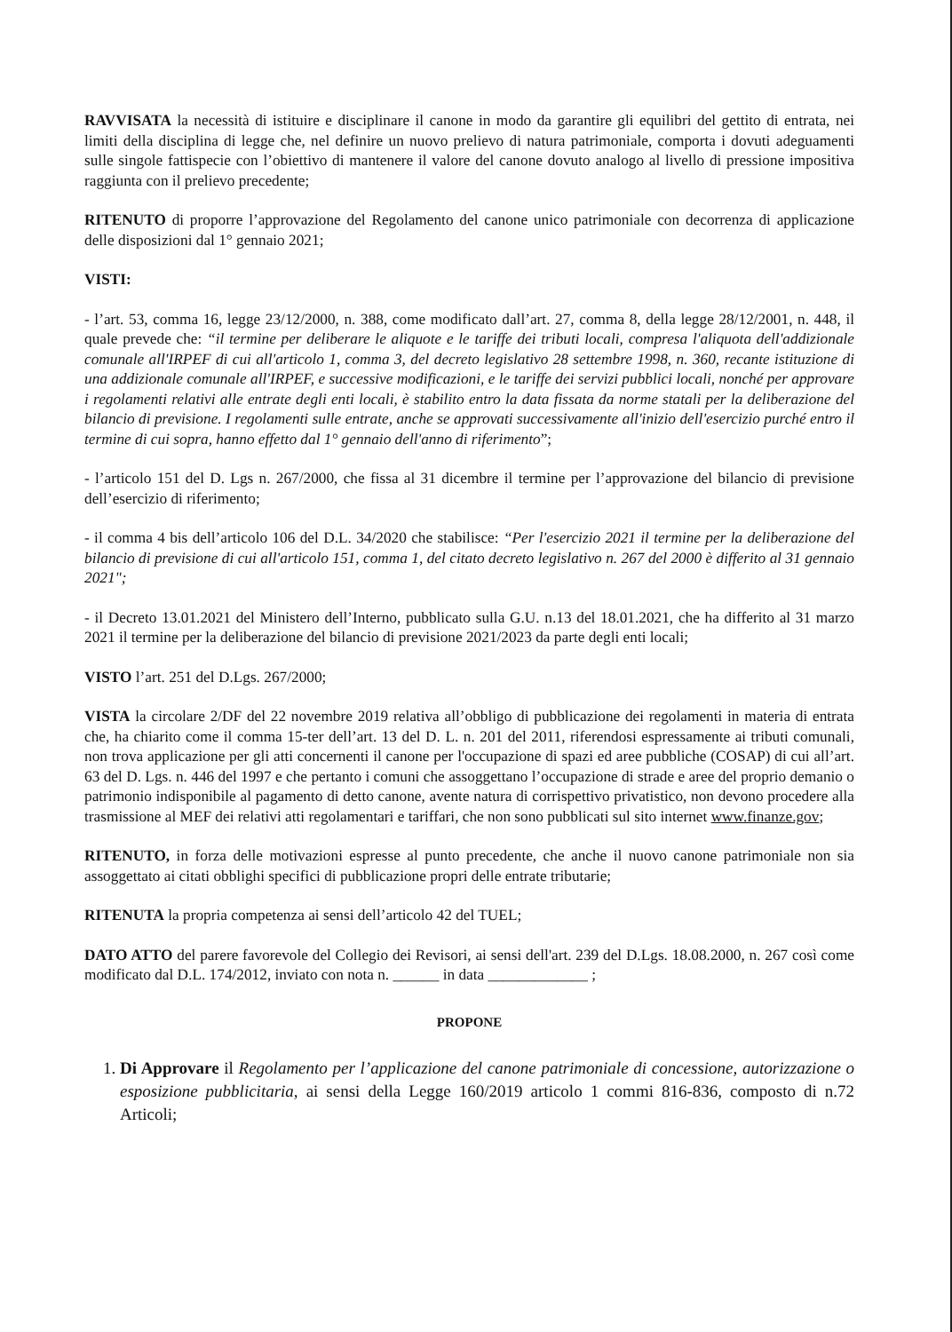RAVVISATA la necessità di istituire e disciplinare il canone in modo da garantire gli equilibri del gettito di entrata, nei limiti della disciplina di legge che, nel definire un nuovo prelievo di natura patrimoniale, comporta i dovuti adeguamenti sulle singole fattispecie con l’obiettivo di mantenere il valore del canone dovuto analogo al livello di pressione impositiva raggiunta con il prelievo precedente;
RITENUTO di proporre l’approvazione del Regolamento del canone unico patrimoniale con decorrenza di applicazione delle disposizioni dal 1° gennaio 2021;
VISTI:
- l’art. 53, comma 16, legge 23/12/2000, n. 388, come modificato dall’art. 27, comma 8, della legge 28/12/2001, n. 448, il quale prevede che: “il termine per deliberare le aliquote e le tariffe dei tributi locali, compresa l'aliquota dell'addizionale comunale all'IRPEF di cui all'articolo 1, comma 3, del decreto legislativo 28 settembre 1998, n. 360, recante istituzione di una addizionale comunale all'IRPEF, e successive modificazioni, e le tariffe dei servizi pubblici locali, nonché per approvare i regolamenti relativi alle entrate degli enti locali, è stabilito entro la data fissata da norme statali per la deliberazione del bilancio di previsione. I regolamenti sulle entrate, anche se approvati successivamente all'inizio dell'esercizio purché entro il termine di cui sopra, hanno effetto dal 1° gennaio dell'anno di riferimento”;
- l’articolo 151 del D. Lgs n. 267/2000, che fissa al 31 dicembre il termine per l’approvazione del bilancio di previsione dell’esercizio di riferimento;
- il comma 4 bis dell’articolo 106 del D.L. 34/2020 che stabilisce: “Per l'esercizio 2021 il termine per la deliberazione del bilancio di previsione di cui all'articolo 151, comma 1, del citato decreto legislativo n. 267 del 2000 è differito al 31 gennaio 2021";
- il Decreto 13.01.2021 del Ministero dell’Interno, pubblicato sulla G.U. n.13 del 18.01.2021, che ha differito al 31 marzo 2021 il termine per la deliberazione del bilancio di previsione 2021/2023 da parte degli enti locali;
VISTO l’art. 251 del D.Lgs. 267/2000;
VISTA la circolare 2/DF del 22 novembre 2019 relativa all’obbligo di pubblicazione dei regolamenti in materia di entrata che, ha chiarito come il comma 15-ter dell’art. 13 del D. L. n. 201 del 2011, riferendosi espressamente ai tributi comunali, non trova applicazione per gli atti concernenti il canone per l'occupazione di spazi ed aree pubbliche (COSAP) di cui all’art. 63 del D. Lgs. n. 446 del 1997 e che pertanto i comuni che assoggettano l’occupazione di strade e aree del proprio demanio o patrimonio indisponibile al pagamento di detto canone, avente natura di corrispettivo privatistico, non devono procedere alla trasmissione al MEF dei relativi atti regolamentari e tariffari, che non sono pubblicati sul sito internet www.finanze.gov;
RITENUTO, in forza delle motivazioni espresse al punto precedente, che anche il nuovo canone patrimoniale non sia assoggettato ai citati obblighi specifici di pubblicazione propri delle entrate tributarie;
RITENUTA la propria competenza ai sensi dell’articolo 42 del TUEL;
DATO ATTO del parere favorevole del Collegio dei Revisori, ai sensi dell'art. 239 del D.Lgs. 18.08.2000, n. 267 così come modificato dal D.L. 174/2012, inviato con nota n. ______ in data _____________ ;
PROPONE
1. Di Approvare il Regolamento per l’applicazione del canone patrimoniale di concessione, autorizzazione o esposizione pubblicitaria, ai sensi della Legge 160/2019 articolo 1 commi 816-836, composto di n.72 Articoli;